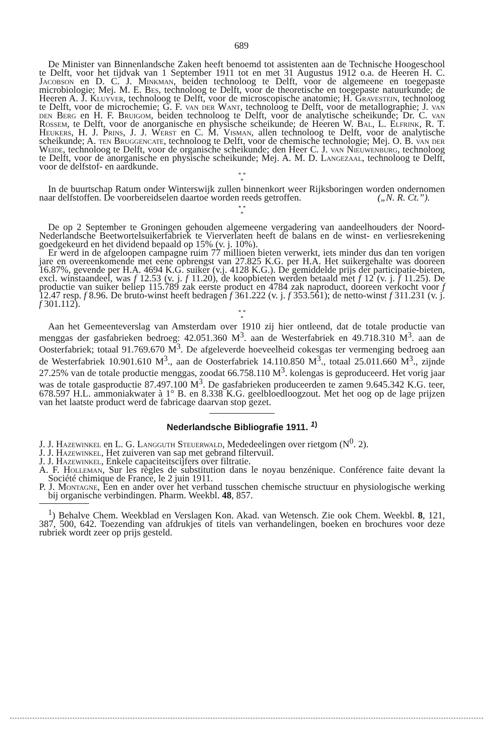689
De Minister van Binnenlandsche Zaken heeft benoemd tot assistenten aan de Technische Hoogeschool te Delft, voor het tijdvak van 1 September 1911 tot en met 31 Augustus 1912 o.a. de Heeren H. C. Jacobson en D. C. J. Minkman, beiden technoloog te Delft, voor de algemeene en toegepaste microbiologie; Mej. M. E. Bes, technoloog te Delft, voor de theoretische en toegepaste natuurkunde; de Heeren A. J. Kluyver, technoloog te Delft, voor de microscopische anatomie; H. Gravestein, technoloog te Delft, voor de microchemie; G. F. van der Want, technoloog te Delft, voor de metallographie; J. van den Berg en H. F. Bruigom, beiden technoloog te Delft, voor de analytische scheikunde; Dr. C. van Rossem, te Delft, voor de anorganische en physische scheikunde; de Heeren W. Bal, L. Elfrink, R. T. Heukers, H. J. Prins, J. J. Werst en C. M. Visman, allen technoloog te Delft, voor de analytische scheikunde; A. ten Bruggencate, technoloog te Delft, voor de chemische technologie; Mej. O. B. van der Weide, technoloog te Delft, voor de organische scheikunde; den Heer C. J. van Nieuwenburg, technoloog te Delft, voor de anorganische en physische scheikunde; Mej. A. M. D. Langezaal, technoloog te Delft, voor de delfstof- en aardkunde.
* *
*
In de buurtschap Ratum onder Winterswijk zullen binnenkort weer Rijksboringen worden ondernomen naar delfstoffen. De voorbereidselen daartoe worden reeds getroffen. („N. R. Ct.”).
* *
*
De op 2 September te Groningen gehouden algemeene vergadering van aandeelhouders der Noord-Nederlandsche Beetwortelsuikerfabriek te Vierverlaten heeft de balans en de winst- en verliesrekening goedgekeurd en het dividend bepaald op 15% (v. j. 10%).
Er werd in de afgeloopen campagne ruim 77 millioen bieten verwerkt, iets minder dus dan ten vorigen jare en overeenkomende met eene opbrengst van 27.825 K.G. per H.A. Het suikergehalte was dooreen 16.87%, gevende per H.A. 4694 K.G. suiker (v.j. 4128 K.G.). De gemiddelde prijs der participatie-bieten, excl. winstaandeel, was f 12.53 (v. j. f 11.20), de koopbieten werden betaald met f 12 (v. j. f 11.25). De productie van suiker beliep 115.789 zak eerste product en 4784 zak naproduct, dooreen verkocht voor f 12.47 resp. f 8.96. De bruto-winst heeft bedragen f 361.222 (v. j. f 353.561); de netto-winst f 311.231 (v. j. f 301.112).
* *
*
Aan het Gemeenteverslag van Amsterdam over 1910 zij hier ontleend, dat de totale productie van menggas der gasfabrieken bedroeg: 42.051.360 M<sup>3</sup>. aan de Westerfabriek en 49.718.310 M<sup>3</sup>. aan de Oosterfabriek; totaal 91.769.670 M<sup>3</sup>. De afgeleverde hoeveelheid cokesgas ter vermenging bedroeg aan de Westerfabriek 10.901.610 M<sup>3</sup>., aan de Oosterfabriek 14.110.850 M<sup>3</sup>., totaal 25.011.660 M<sup>3</sup>., zijnde 27.25% van de totale productie menggas, zoodat 66.758.110 M<sup>3</sup>. kolengas is geproduceerd. Het vorig jaar was de totale gasproductie 87.497.100 M<sup>3</sup>. De gasfabrieken produceerden te zamen 9.645.342 K.G. teer, 678.597 H.L. ammoniakwater à 1° B. en 8.338 K.G. geelbloedloogzout. Met het oog op de lage prijzen van het laatste product werd de fabricage daarvan stop gezet.
Nederlandsche Bibliografie 1911. <sup>1)</sup>
J. J. Hazewinkel en L. G. Langguth Steuerwald, Mededeelingen over rietgom (N<sup>0</sup>. 2).
J. J. Hazewinkel, Het zuiveren van sap met gebrand filtervuil.
J. J. Hazewinkel, Enkele capaciteitscijfers over filtratie.
A. F. Holleman, Sur les règles de substitution dans le noyau benzénique. Conférence faite devant la Société chimique de France, le 2 juin 1911.
P. J. Montagne, Een en ander over het verband tusschen chemische structuur en physiologische werking bij organische verbindingen. Pharm. Weekbl. 48, 857.
<sup>1</sup>) Behalve Chem. Weekblad en Verslagen Kon. Akad. van Wetensch. Zie ook Chem. Weekbl. 8, 121, 387, 500, 642. Toezending van afdrukjes of titels van verhandelingen, boeken en brochures voor deze rubriek wordt zeer op prijs gesteld.